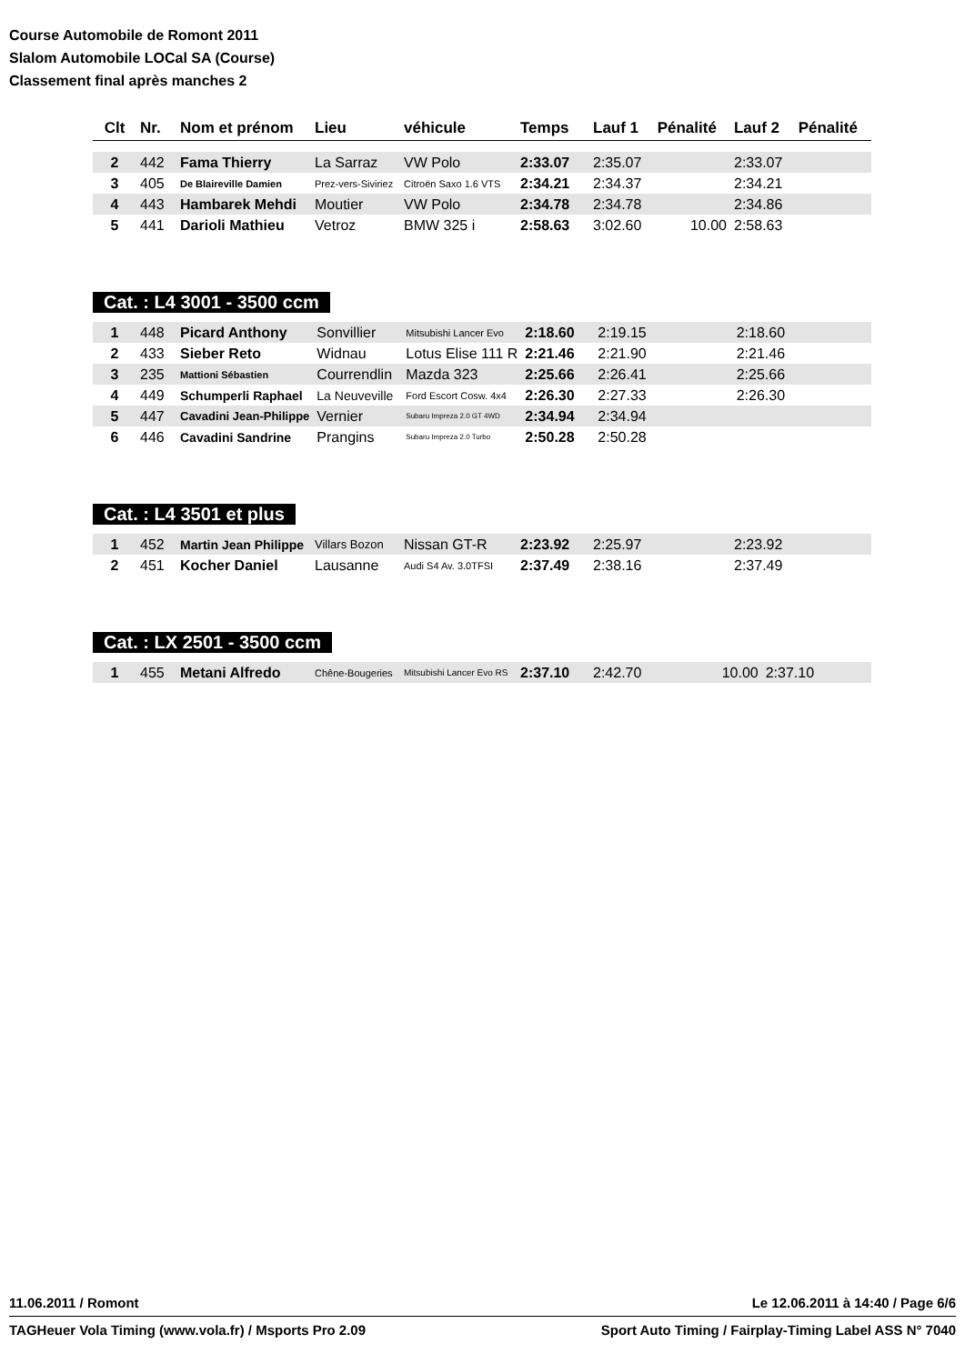Course Automobile de Romont 2011
Slalom Automobile LOCal SA (Course)
Classement final après manches 2
| Clt | Nr. | Nom et prénom | Lieu | véhicule | Temps | Lauf 1 | Pénalité | Lauf 2 | Pénalité |
| --- | --- | --- | --- | --- | --- | --- | --- | --- | --- |
| 2 | 442 | Fama Thierry | La Sarraz | VW Polo | 2:33.07 | 2:35.07 | | 2:33.07 | |
| 3 | 405 | De Blaireville Damien | Prez-vers-Siviriez | Citroën Saxo 1.6 VTS | 2:34.21 | 2:34.37 | | 2:34.21 | |
| 4 | 443 | Hambarek Mehdi | Moutier | VW Polo | 2:34.78 | 2:34.78 | | 2:34.86 | |
| 5 | 441 | Darioli Mathieu | Vetroz | BMW 325 i | 2:58.63 | 3:02.60 | 10.00 | 2:58.63 | |
Cat. : L4 3001 - 3500 ccm
| 1 | 448 | Picard Anthony | Sonvillier | Mitsubishi Lancer Evo | 2:18.60 | 2:19.15 | | 2:18.60 | |
| 2 | 433 | Sieber Reto | Widnau | Lotus Elise 111 R | 2:21.46 | 2:21.90 | | 2:21.46 | |
| 3 | 235 | Mattioni Sébastien | Courrendlin | Mazda 323 | 2:25.66 | 2:26.41 | | 2:25.66 | |
| 4 | 449 | Schumperli Raphael | La Neuveville | Ford Escort Cosw. 4x4 | 2:26.30 | 2:27.33 | | 2:26.30 | |
| 5 | 447 | Cavadini Jean-Philippe | Vernier | Subaru Impreza 2.0 GT 4WD | 2:34.94 | 2:34.94 | | | |
| 6 | 446 | Cavadini Sandrine | Prangins | Subaru Impreza 2.0 Turbo | 2:50.28 | 2:50.28 | | | |
Cat. : L4 3501 et plus
| 1 | 452 | Martin Jean Philippe | Villars Bozon | Nissan GT-R | 2:23.92 | 2:25.97 | | 2:23.92 | |
| 2 | 451 | Kocher Daniel | Lausanne | Audi S4 Av. 3.0TFSI | 2:37.49 | 2:38.16 | | 2:37.49 | |
Cat. : LX 2501 - 3500 ccm
| 1 | 455 | Metani Alfredo | Chêne-Bougeries | Mitsubishi Lancer Evo RS | 2:37.10 | 2:42.70 | 10.00 | 2:37.10 | |
11.06.2011 / Romont Le 12.06.2011 à 14:40 / Page 6/6
TAGHeuer Vola Timing (www.vola.fr) / Msports Pro 2.09 Sport Auto Timing / Fairplay-Timing Label ASS N° 7040